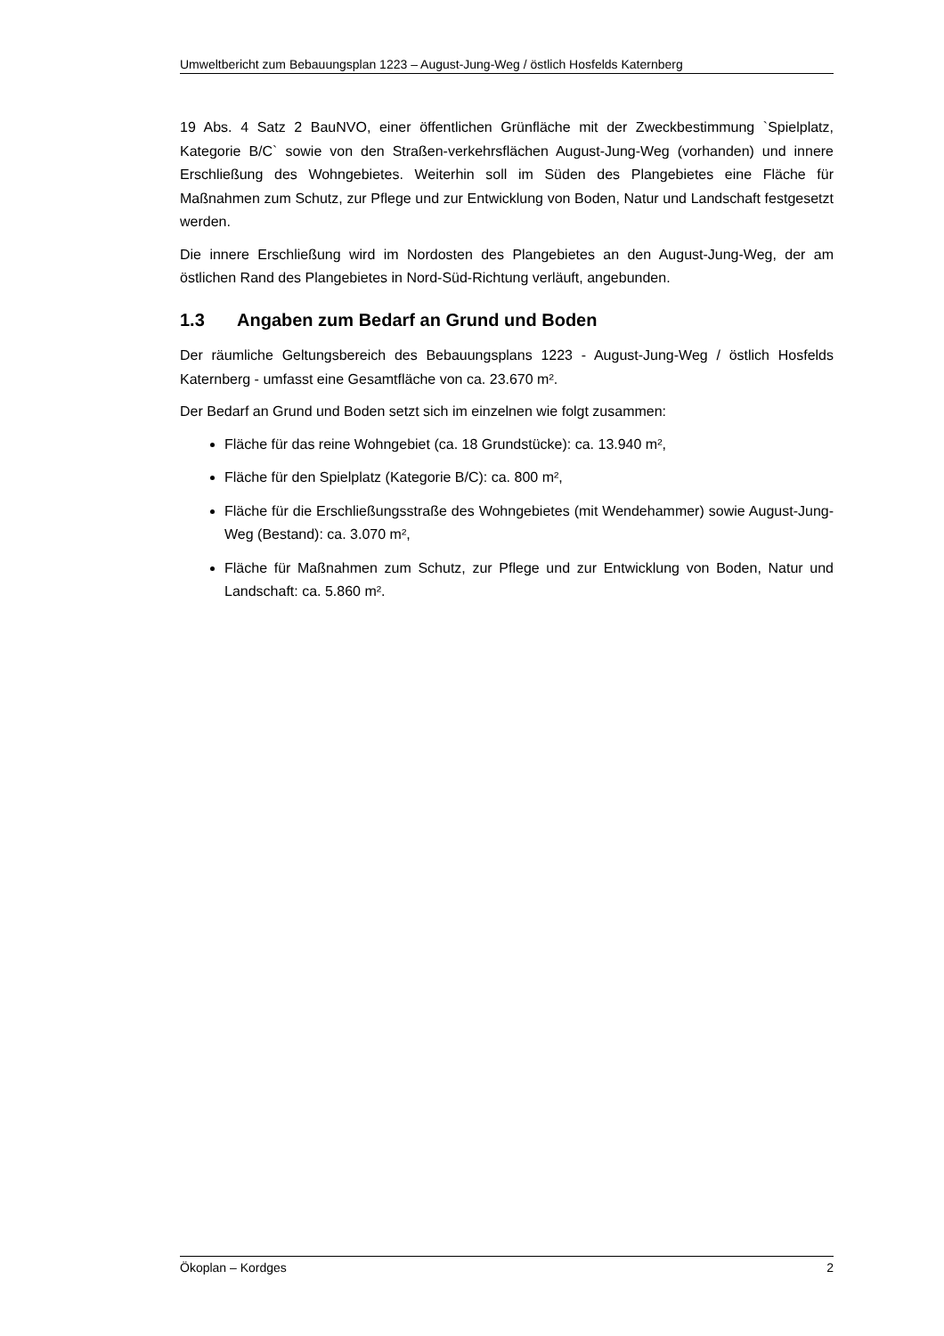Umweltbericht zum Bebauungsplan 1223 – August-Jung-Weg / östlich Hosfelds Katernberg
19 Abs. 4 Satz 2 BauNVO, einer öffentlichen Grünfläche mit der Zweckbestimmung `Spielplatz, Kategorie B/C` sowie von den Straßen-verkehrsflächen August-Jung-Weg (vorhanden) und innere Erschließung des Wohngebietes. Weiterhin soll im Süden des Plangebietes eine Fläche für Maßnahmen zum Schutz, zur Pflege und zur Entwicklung von Boden, Natur und Landschaft festgesetzt werden.
Die innere Erschließung wird im Nordosten des Plangebietes an den August-Jung-Weg, der am östlichen Rand des Plangebietes in Nord-Süd-Richtung verläuft, angebunden.
1.3 Angaben zum Bedarf an Grund und Boden
Der räumliche Geltungsbereich des Bebauungsplans 1223 - August-Jung-Weg / östlich Hosfelds Katernberg - umfasst eine Gesamtfläche von ca. 23.670 m².
Der Bedarf an Grund und Boden setzt sich im einzelnen wie folgt zusammen:
Fläche für das reine Wohngebiet (ca. 18 Grundstücke): ca. 13.940 m²,
Fläche für den Spielplatz (Kategorie B/C): ca. 800 m²,
Fläche für die Erschließungsstraße des Wohngebietes (mit Wendehammer) sowie August-Jung-Weg (Bestand): ca. 3.070 m²,
Fläche für Maßnahmen zum Schutz, zur Pflege und zur Entwicklung von Boden, Natur und Landschaft: ca. 5.860 m².
Ökoplan – Kordges 2